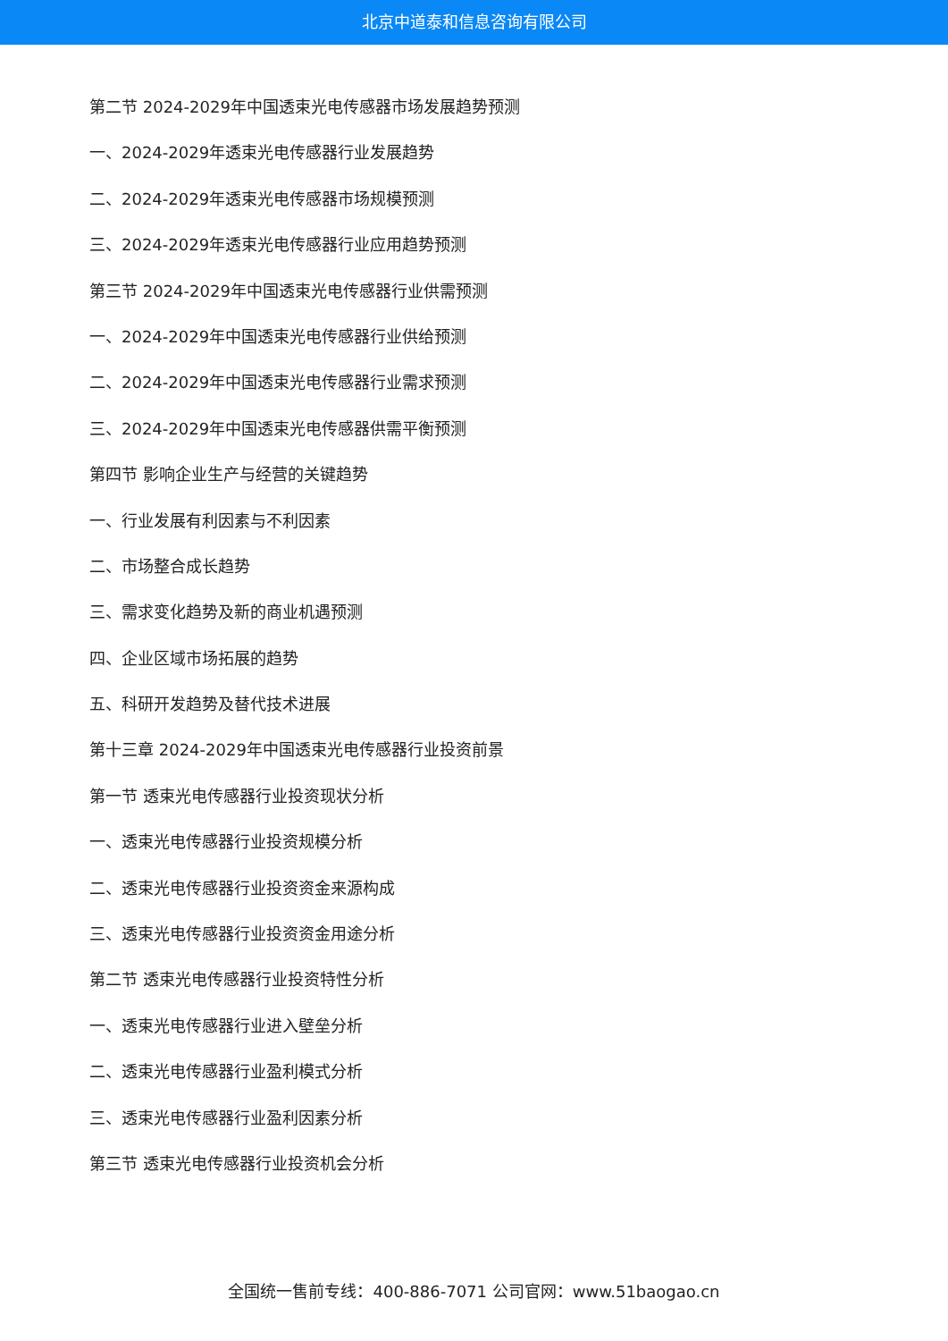北京中道泰和信息咨询有限公司
第二节 2024-2029年中国透束光电传感器市场发展趋势预测
一、2024-2029年透束光电传感器行业发展趋势
二、2024-2029年透束光电传感器市场规模预测
三、2024-2029年透束光电传感器行业应用趋势预测
第三节 2024-2029年中国透束光电传感器行业供需预测
一、2024-2029年中国透束光电传感器行业供给预测
二、2024-2029年中国透束光电传感器行业需求预测
三、2024-2029年中国透束光电传感器供需平衡预测
第四节 影响企业生产与经营的关键趋势
一、行业发展有利因素与不利因素
二、市场整合成长趋势
三、需求变化趋势及新的商业机遇预测
四、企业区域市场拓展的趋势
五、科研开发趋势及替代技术进展
第十三章 2024-2029年中国透束光电传感器行业投资前景
第一节 透束光电传感器行业投资现状分析
一、透束光电传感器行业投资规模分析
二、透束光电传感器行业投资资金来源构成
三、透束光电传感器行业投资资金用途分析
第二节 透束光电传感器行业投资特性分析
一、透束光电传感器行业进入壁垒分析
二、透束光电传感器行业盈利模式分析
三、透束光电传感器行业盈利因素分析
第三节 透束光电传感器行业投资机会分析
全国统一售前专线：400-886-7071 公司官网：www.51baogao.cn